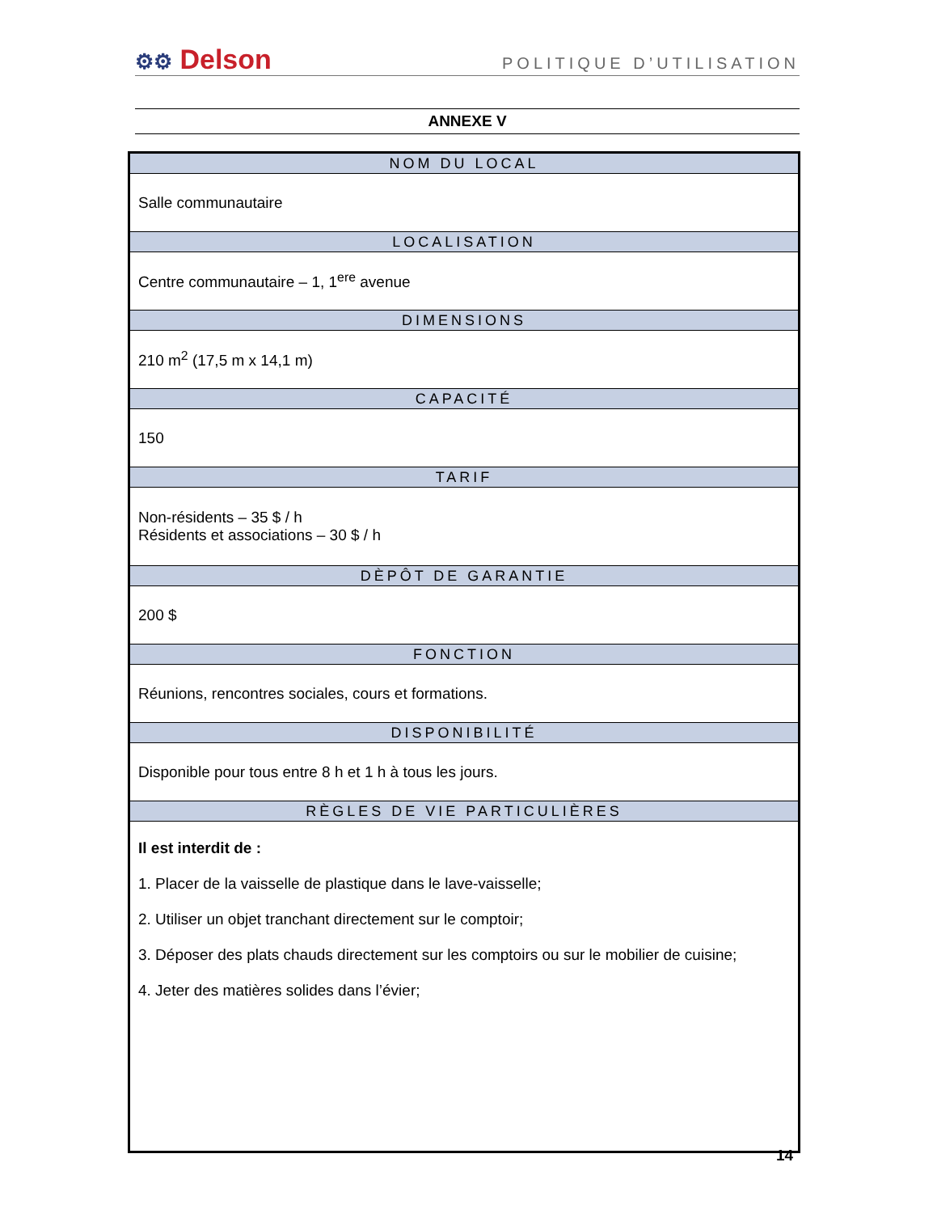⚙⚙ Delson
POLITIQUE D’UTILISATION
ANNEXE V
| NOM DU LOCAL |
| --- |
| Salle communautaire |
| LOCALISATION |
| Centre communautaire – 1, 1<sup>ere</sup> avenue |
| DIMENSIONS |
| 210 m<sup>2</sup> (17,5 m x 14,1 m) |
| CAPACITÉ |
| 150 |
| TARIF |
| Non-résidents – 35 $ / h Résidents et associations – 30 $ / h |
| DÈPÔT DE GARANTIE |
| 200 $ |
| FONCTION |
| Réunions, rencontres sociales, cours et formations. |
| DISPONIBILITÉ |
| Disponible pour tous entre 8 h et 1 h à tous les jours. |
| RÈGLES DE VIE PARTICULIÈRES |
| Il est interdit de : 1. Placer de la vaisselle de plastique dans le lave-vaisselle; 2. Utiliser un objet tranchant directement sur le comptoir; 3. Déposer des plats chauds directement sur les comptoirs ou sur le mobilier de cuisine; 4. Jeter des matières solides dans l’évier; |
14